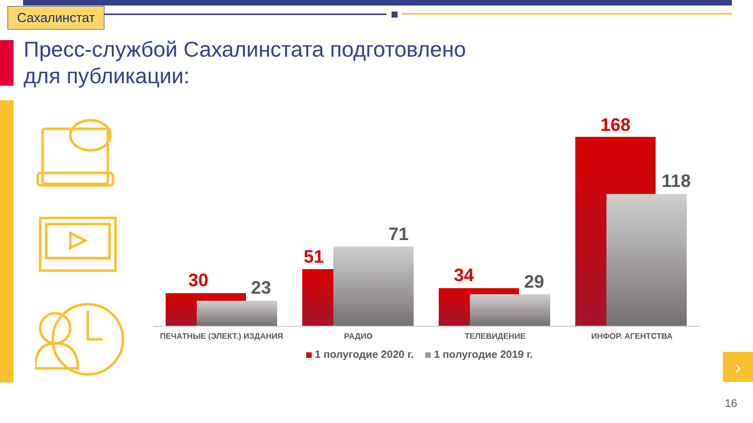Сахалинстат
Пресс-службой Сахалинстата подготовлено
для публикации:
30 23
51
71
34 29
168
118
ПЕЧАТНЫЕ (ЭЛЕКТ.) ИЗДАНИЯ РАДИО ТЕЛЕВИДЕНИЕ ИНФОР. АГЕНТСТВА
1 полугодие 2020 г. 1 полугодие 2019 г.
›
16